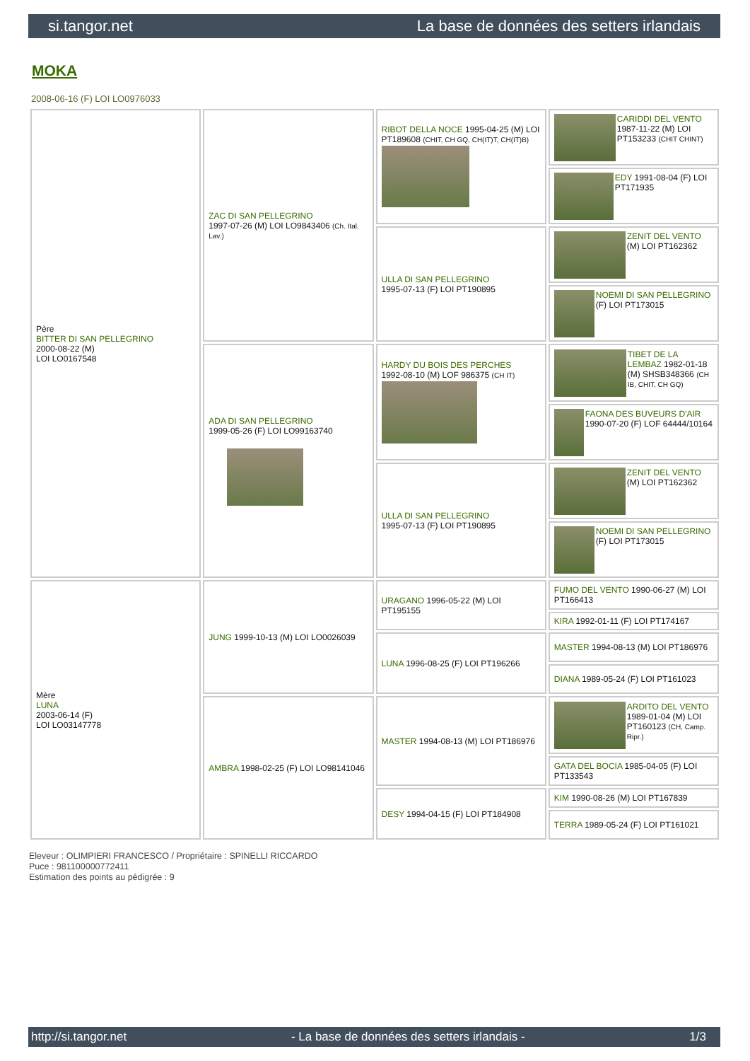si.tangor.net La base de données des setters irlandais
MOKA
2008-06-16 (F) LOI LO0976033
| Père BITTER DI SAN PELLEGRINO 2000-08-22 (M) LOI LO0167548 | ZAC DI SAN PELLEGRINO 1997-07-26 (M) LOI LO9843406 (Ch. Ital. Lav.) | RIBOT DELLA NOCE 1995-04-25 (M) LOI PT189608 (CHIT, CH GQ, CH(IT)T, CH(IT)B) | CARIDDI DEL VENTO 1987-11-22 (M) LOI PT153233 (CHIT CHINT) |
| | | | EDY 1991-08-04 (F) LOI PT171935 |
| | | ULLA DI SAN PELLEGRINO 1995-07-13 (F) LOI PT190895 | ZENIT DEL VENTO (M) LOI PT162362 |
| | | | NOEMI DI SAN PELLEGRINO (F) LOI PT173015 |
| | ADA DI SAN PELLEGRINO 1999-05-26 (F) LOI LO99163740 | HARDY DU BOIS DES PERCHES 1992-08-10 (M) LOF 986375 (CH IT) | TIBET DE LA LEMBAZ 1982-01-18 (M) SHSB348366 (CH IB, CHIT, CH GQ) |
| | | | FAONA DES BUVEURS D'AIR 1990-07-20 (F) LOF 64444/10164 |
| | | ULLA DI SAN PELLEGRINO 1995-07-13 (F) LOI PT190895 | ZENIT DEL VENTO (M) LOI PT162362 |
| | | | NOEMI DI SAN PELLEGRINO (F) LOI PT173015 |
| Mère LUNA 2003-06-14 (F) LOI LO03147778 | JUNG 1999-10-13 (M) LOI LO0026039 | URAGANO 1996-05-22 (M) LOI PT195155 | FUMO DEL VENTO 1990-06-27 (M) LOI PT166413 |
| | | | KIRA 1992-01-11 (F) LOI PT174167 |
| | | LUNA 1996-08-25 (F) LOI PT196266 | MASTER 1994-08-13 (M) LOI PT186976 |
| | | | DIANA 1989-05-24 (F) LOI PT161023 |
| | AMBRA 1998-02-25 (F) LOI LO98141046 | MASTER 1994-08-13 (M) LOI PT186976 | ARDITO DEL VENTO 1989-01-04 (M) LOI PT160123 (CH, Camp. Ripr.) |
| | | | GATA DEL BOCIA 1985-04-05 (F) LOI PT133543 |
| | | DESY 1994-04-15 (F) LOI PT184908 | KIM 1990-08-26 (M) LOI PT167839 |
| | | | TERRA 1989-05-24 (F) LOI PT161021 |
Eleveur : OLIMPIERI FRANCESCO / Propriétaire : SPINELLI RICCARDO
Puce : 981100000772411
Estimation des points au pédigrée : 9
http://si.tangor.net - La base de données des setters irlandais - 1/3